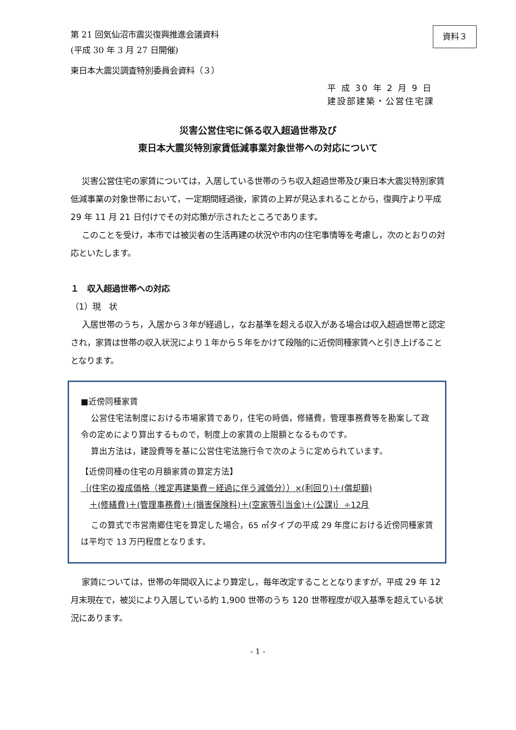資料３
第 21 回気仙沼市震災復興推進会議資料
(平成 30 年 3 月 27 日開催)
東日本大震災調査特別委員会資料（３）
平 成 30 年 2 月 9 日
建設部建築・公営住宅課
災害公営住宅に係る収入超過世帯及び
東日本大震災特別家賃低減事業対象世帯への対応について
災害公営住宅の家賃については，入居している世帯のうち収入超過世帯及び東日本大震災特別家賃低減事業の対象世帯において，一定期間経過後，家賃の上昇が見込まれることから，復興庁より平成 29 年 11 月 21 日付けでその対応策が示されたところであります。
このことを受け，本市では被災者の生活再建の状況や市内の住宅事情等を考慮し，次のとおりの対応といたします。
１　収入超過世帯への対応
（1）現　状
入居世帯のうち，入居から３年が経過し，なお基準を超える収入がある場合は収入超過世帯と認定され，家賃は世帯の収入状況により１年から５年をかけて段階的に近傍同種家賃へと引き上げることとなります。
■近傍同種家賃
公営住宅法制度における市場家賃であり，住宅の時価，修繕費，管理事務費等を勘案して政令の定めにより算出するもので，制度上の家賃の上限額となるものです。
算出方法は，建設費等を基に公営住宅法施行令で次のように定められています。
【近傍同種の住宅の月額家賃の算定方法】
｛(住宅の複成価格（推定再建築費－経過に伴う減価分））×(利回り)＋(償却額)
＋(修繕費)＋(管理事務費)＋(損害保険料)＋(空家等引当金)＋(公課)｝÷12月
この算式で市営南郷住宅を算定した場合，65 ㎡タイプの平成 29 年度における近傍同種家賃は平均で 13 万円程度となります。
家賃については，世帯の年間収入により算定し，毎年改定することとなりますが，平成 29 年 12 月末現在で，被災により入居している約 1,900 世帯のうち 120 世帯程度が収入基準を超えている状況にあります。
- 1 -